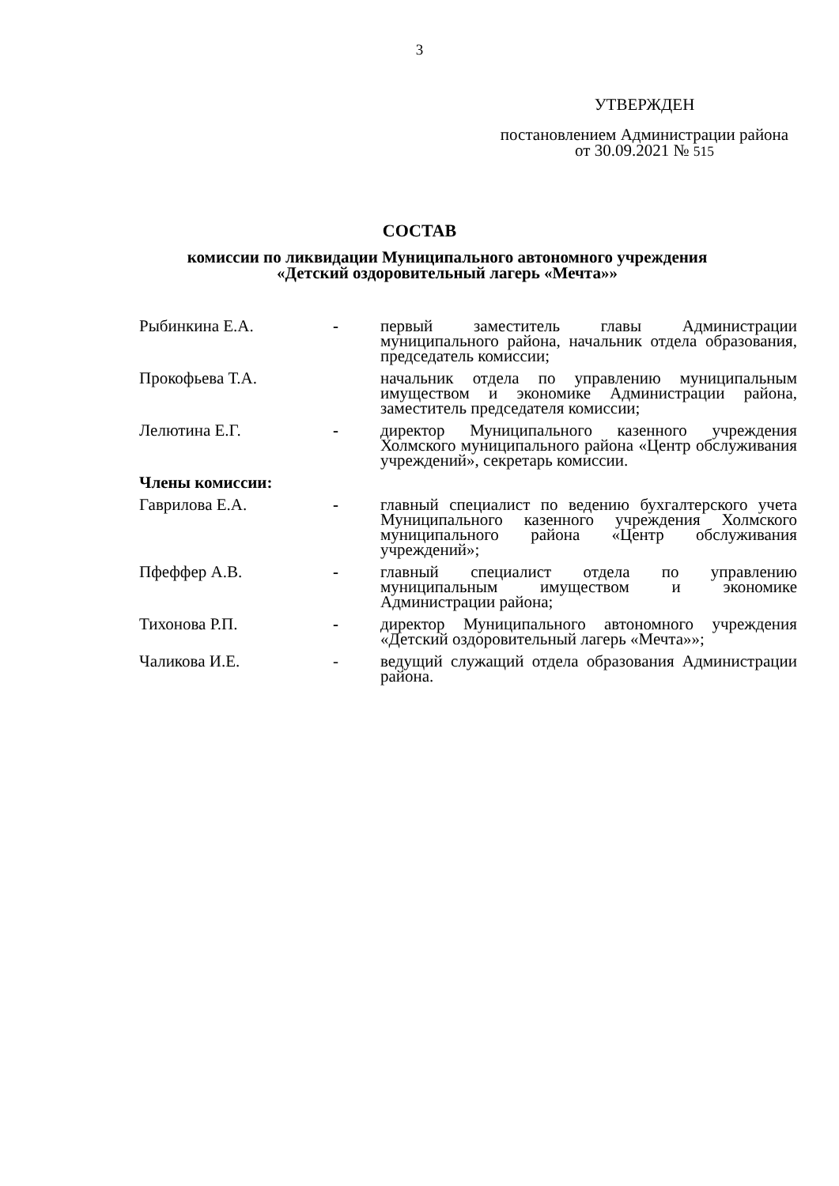3
УТВЕРЖДЕН
постановлением Администрации района от 30.09.2021 № 515
СОСТАВ
комиссии по ликвидации Муниципального автономного учреждения
«Детский оздоровительный лагерь «Мечта»»
| Рыбинкина Е.А. | - | первый заместитель главы Администрации муниципального района, начальник отдела образования, председатель комиссии; |
| Прокофьева Т.А. | | начальник отдела по управлению муниципальным имуществом и экономике Администрации района, заместитель председателя комиссии; |
| Лелютина Е.Г. | - | директор Муниципального казенного учреждения Холмского муниципального района «Центр обслуживания учреждений», секретарь комиссии. |
| Члены комиссии: | | |
| Гаврилова Е.А. | - | главный специалист по ведению бухгалтерского учета Муниципального казенного учреждения Холмского муниципального района «Центр обслуживания учреждений»; |
| Пфеффер А.В. | - | главный специалист отдела по управлению муниципальным имуществом и экономике Администрации района; |
| Тихонова Р.П. | - | директор Муниципального автономного учреждения «Детский оздоровительный лагерь «Мечта»»; |
| Чаликова И.Е. | - | ведущий служащий отдела образования Администрации района. |